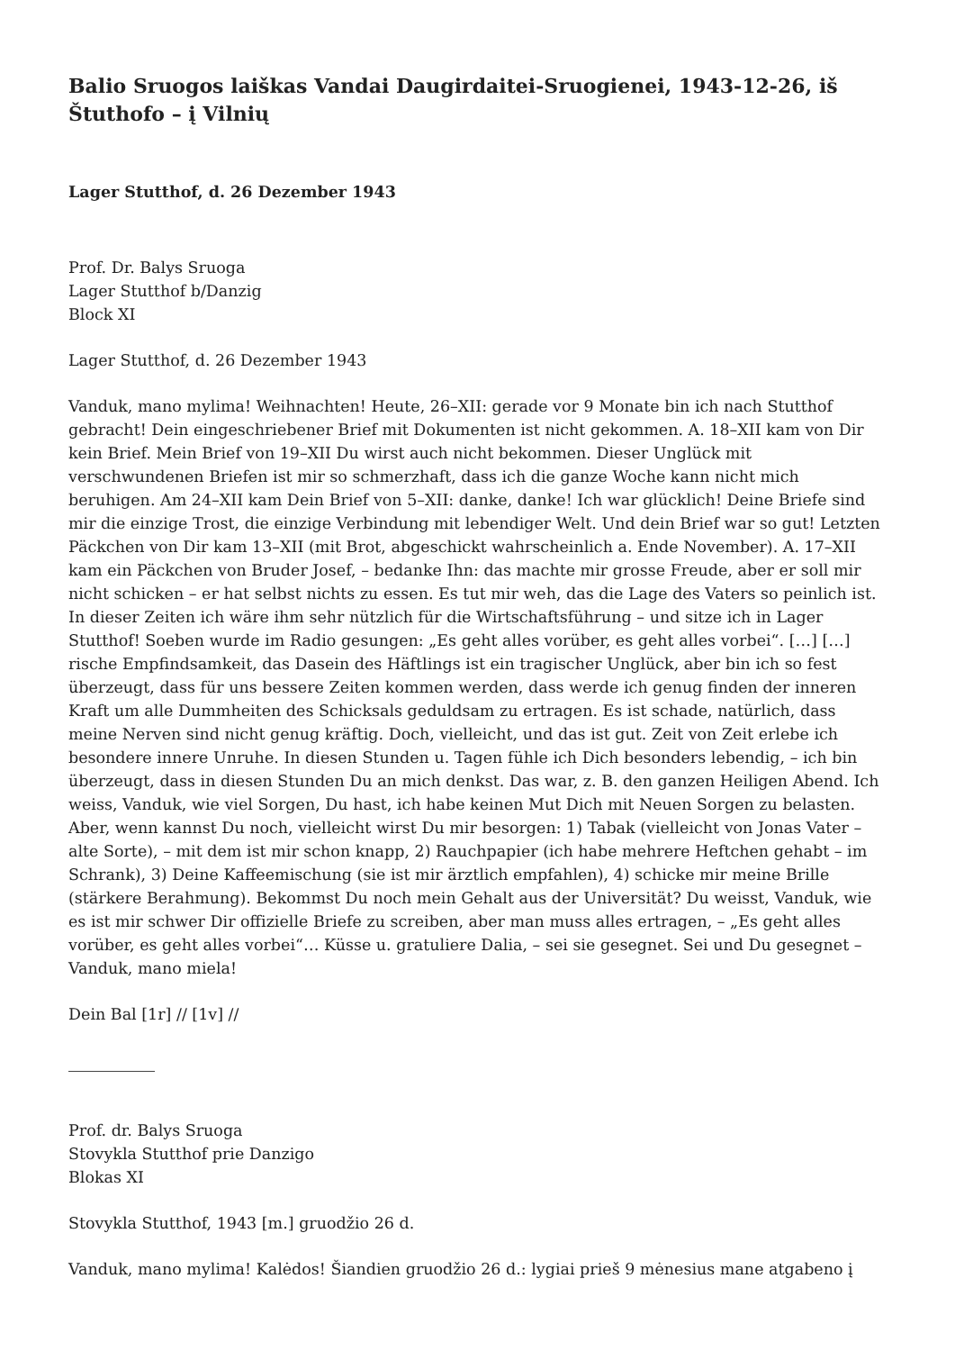Balio Sruogos laiškas Vandai Daugirdaitei-Sruogienei, 1943-12-26, iš Štuthofo – į Vilnių
Lager Stutthof, d. 26 Dezember 1943
Prof. Dr. Balys Sruoga
Lager Stutthof b/Danzig
Block XI
Lager Stutthof, d. 26 Dezember 1943
Vanduk, mano mylima! Weihnachten! Heute, 26–XII: gerade vor 9 Monate bin ich nach Stutthof gebracht! Dein eingeschriebener Brief mit Dokumenten ist nicht gekommen. A. 18–XII kam von Dir kein Brief. Mein Brief von 19–XII Du wirst auch nicht bekommen. Dieser Unglück mit verschwundenen Briefen ist mir so schmerzhaft, dass ich die ganze Woche kann nicht mich beruhigen. Am 24–XII kam Dein Brief von 5–XII: danke, danke! Ich war glücklich! Deine Briefe sind mir die einzige Trost, die einzige Verbindung mit lebendiger Welt. Und dein Brief war so gut! Letzten Päckchen von Dir kam 13–XII (mit Brot, abgeschickt wahrscheinlich a. Ende November). A. 17–XII kam ein Päckchen von Bruder Josef, – bedanke Ihn: das machte mir grosse Freude, aber er soll mir nicht schicken – er hat selbst nichts zu essen. Es tut mir weh, das die Lage des Vaters so peinlich ist. In dieser Zeiten ich wäre ihm sehr nützlich für die Wirtschaftsführung – und sitze ich in Lager Stutthof! Soeben wurde im Radio gesungen: „Es geht alles vorüber, es geht alles vorbei“. […] […] rische Empfindsamkeit, das Dasein des Häftlings ist ein tragischer Unglück, aber bin ich so fest überzeugt, dass für uns bessere Zeiten kommen werden, dass werde ich genug finden der inneren Kraft um alle Dummheiten des Schicksals geduldsam zu ertragen. Es ist schade, natürlich, dass meine Nerven sind nicht genug kräftig. Doch, vielleicht, und das ist gut. Zeit von Zeit erlebe ich besondere innere Unruhe. In diesen Stunden u. Tagen fühle ich Dich besonders lebendig, – ich bin überzeugt, dass in diesen Stunden Du an mich denkst. Das war, z. B. den ganzen Heiligen Abend. Ich weiss, Vanduk, wie viel Sorgen, Du hast, ich habe keinen Mut Dich mit Neuen Sorgen zu belasten. Aber, wenn kannst Du noch, vielleicht wirst Du mir besorgen: 1) Tabak (vielleicht von Jonas Vater – alte Sorte), – mit dem ist mir schon knapp, 2) Rauchpapier (ich habe mehrere Heftchen gehabt – im Schrank), 3) Deine Kaffeemischung (sie ist mir ärztlich empfahlen), 4) schicke mir meine Brille (stärkere Berahmung). Bekommst Du noch mein Gehalt aus der Universität? Du weisst, Vanduk, wie es ist mir schwer Dir offizielle Briefe zu screiben, aber man muss alles ertragen, – „Es geht alles vorüber, es geht alles vorbei“… Küsse u. gratuliere Dalia, – sei sie gesegnet. Sei und Du gesegnet – Vanduk, mano miela!
Dein Bal [1r] // [1v] //
Prof. dr. Balys Sruoga
Stovykla Stutthof prie Danzigo
Blokas XI
Stovykla Stutthof, 1943 [m.] gruodžio 26 d.
Vanduk, mano mylima! Kalėdos! Šiandien gruodžio 26 d.: lygiai prieš 9 mėnesius mane atgabeno į